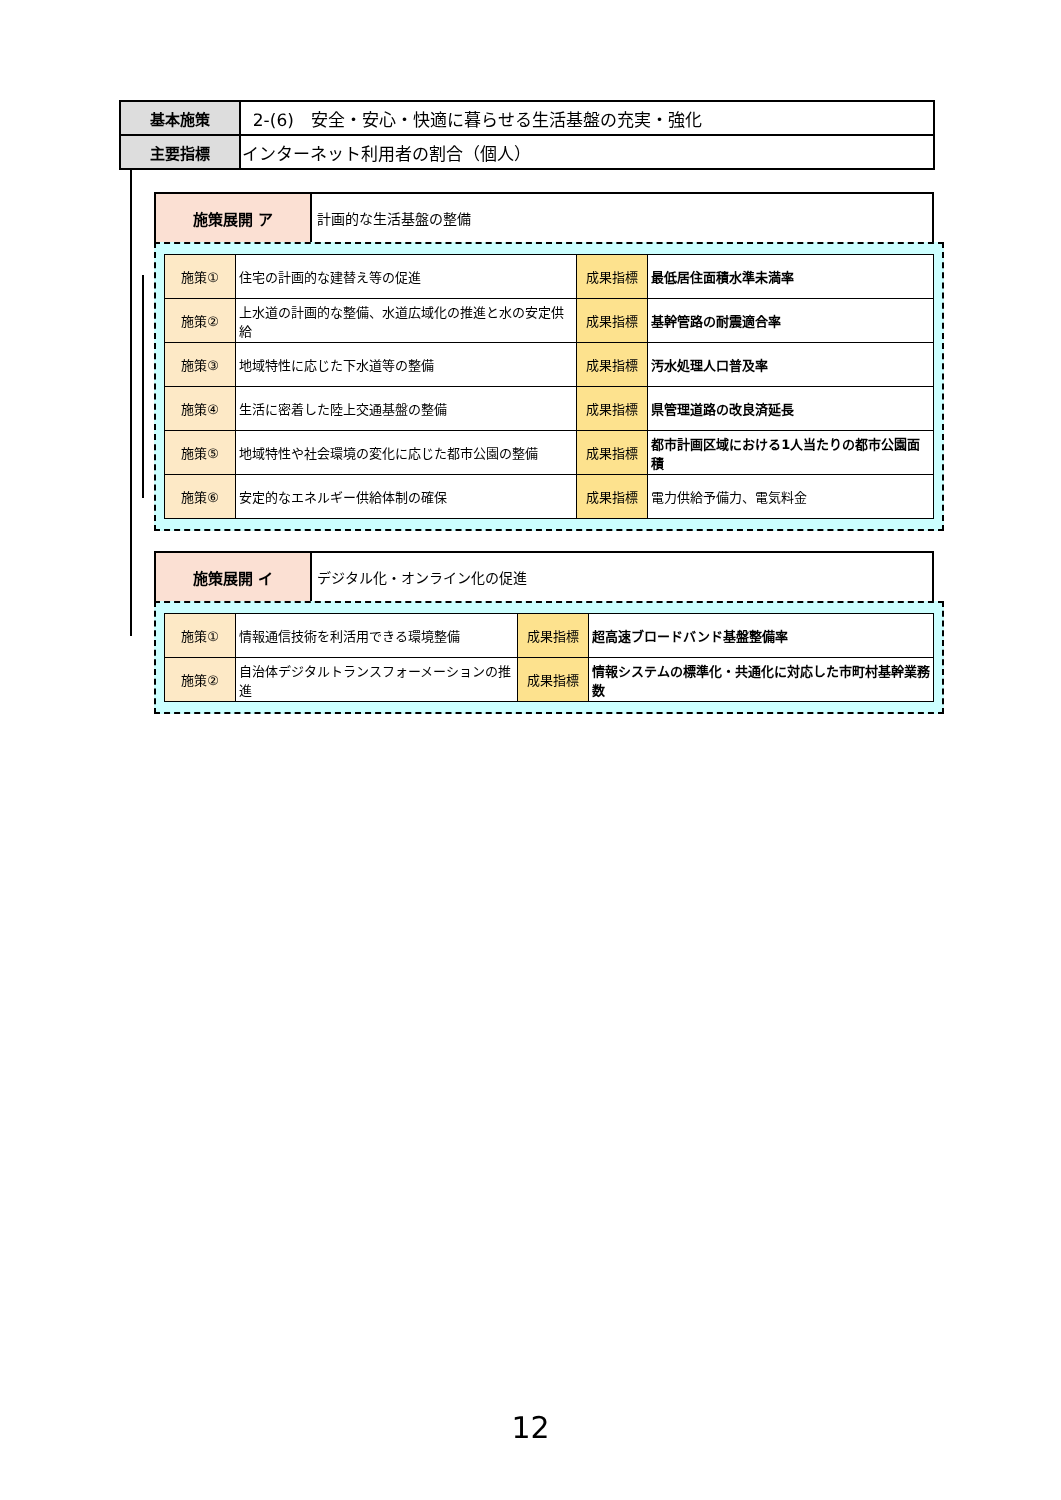| 基本施策 | 2-(6) 安全・安心・快適に暮らせる生活基盤の充実・強化 |
| 主要指標 | インターネット利用者の割合（個人） |
| 施策展開 ア | 計画的な生活基盤の整備 |
| 施策① | 住宅の計画的な建替え等の促進 | 成果指標 | 最低居住面積水準未満率 |
| 施策② | 上水道の計画的な整備、水道広域化の推進と水の安定供給 | 成果指標 | 基幹管路の耐震適合率 |
| 施策③ | 地域特性に応じた下水道等の整備 | 成果指標 | 汚水処理人口普及率 |
| 施策④ | 生活に密着した陸上交通基盤の整備 | 成果指標 | 県管理道路の改良済延長 |
| 施策⑤ | 地域特性や社会環境の変化に応じた都市公園の整備 | 成果指標 | 都市計画区域における1人当たりの都市公園面積 |
| 施策⑥ | 安定的なエネルギー供給体制の確保 | 成果指標 | 電力供給予備力、電気料金 |
| 施策展開 イ | デジタル化・オンライン化の促進 |
| 施策① | 情報通信技術を利活用できる環境整備 | 成果指標 | 超高速ブロードバンド基盤整備率 |
| 施策② | 自治体デジタルトランスフォーメーションの推進 | 成果指標 | 情報システムの標準化・共通化に対応した市町村基幹業務数 |
12